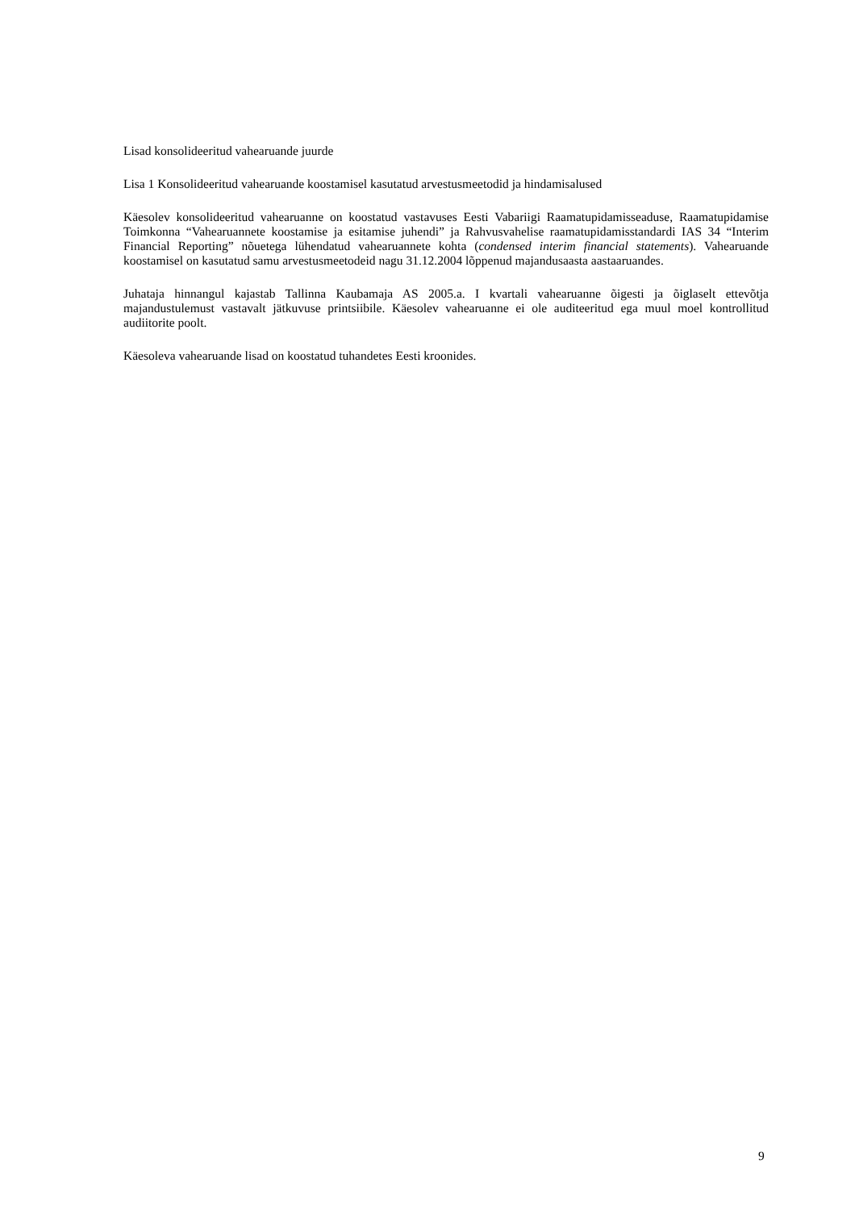Lisad konsolideeritud vahearuande juurde
Lisa 1 Konsolideeritud vahearuande koostamisel kasutatud arvestusmeetodid ja hindamisalused
Käesolev konsolideeritud vahearuanne on koostatud vastavuses Eesti Vabariigi Raamatupidamisseaduse, Raamatupidamise Toimkonna “Vahearuannete koostamise ja esitamise juhendi” ja Rahvusvahelise raamatupidamisstandardi IAS 34 “Interim Financial Reporting” nõuetega lühendatud vahearuannete kohta (condensed interim financial statements). Vahearuande koostamisel on kasutatud samu arvestusmeetodeid nagu 31.12.2004 lõppenud majandusaasta aastaaruandes.
Juhataja hinnangul kajastab Tallinna Kaubamaja AS 2005.a. I kvartali vahearuanne õigesti ja õiglaselt ettevõtja majandustulemust vastavalt jätkuvuse printsiibile. Käesolev vahearuanne ei ole auditeeritud ega muul moel kontrollitud audiitorite poolt.
Käesoleva vahearuande lisad on koostatud tuhandetes Eesti kroonides.
9